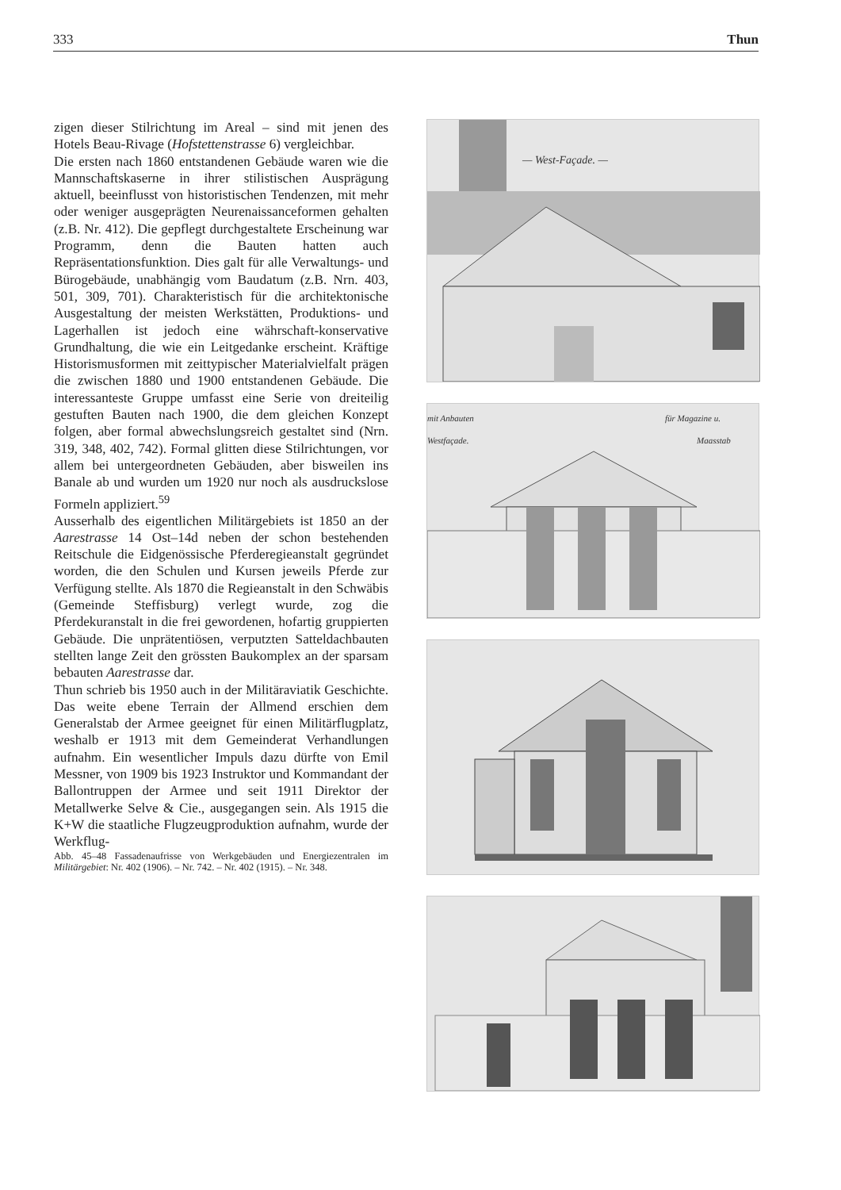333 Thun
zigen dieser Stilrichtung im Areal – sind mit jenen des Hotels Beau-Rivage (Hofstettenstrasse 6) vergleichbar.
Die ersten nach 1860 entstandenen Gebäude waren wie die Mannschaftskaserne in ihrer stilistischen Ausprägung aktuell, beeinflusst von historistischen Tendenzen, mit mehr oder weniger ausgeprägten Neurenaissanceformen gehalten (z.B. Nr. 412). Die gepflegt durchgestaltete Erscheinung war Programm, denn die Bauten hatten auch Repräsentationsfunktion. Dies galt für alle Verwaltungs- und Bürogebäude, unabhängig vom Baudatum (z.B. Nrn. 403, 501, 309, 701). Charakteristisch für die architektonische Ausgestaltung der meisten Werkstätten, Produktions- und Lagerhallen ist jedoch eine währschaft-konservative Grundhaltung, die wie ein Leitgedanke erscheint. Kräftige Historismusformen mit zeittypischer Materialvielfalt prägen die zwischen 1880 und 1900 entstandenen Gebäude. Die interessanteste Gruppe umfasst eine Serie von dreiteilig gestuften Bauten nach 1900, die dem gleichen Konzept folgen, aber formal abwechslungsreich gestaltet sind (Nrn. 319, 348, 402, 742). Formal glitten diese Stilrichtungen, vor allem bei untergeordneten Gebäuden, aber bisweilen ins Banale ab und wurden um 1920 nur noch als ausdruckslose Formeln appliziert.<sup>59</sup>
Ausserhalb des eigentlichen Militärgebiets ist 1850 an der Aarestrasse 14 Ost–14d neben der schon bestehenden Reitschule die Eidgenössische Pferderegieanstalt gegründet worden, die den Schulen und Kursen jeweils Pferde zur Verfügung stellte. Als 1870 die Regieanstalt in den Schwäbis (Gemeinde Steffisburg) verlegt wurde, zog die Pferdekuranstalt in die frei gewordenen, hofartig gruppierten Gebäude. Die unprätentiösen, verputzten Satteldachbauten stellten lange Zeit den grössten Baukomplex an der sparsam bebauten Aarestrasse dar.
Thun schrieb bis 1950 auch in der Militäraviatik Geschichte. Das weite ebene Terrain der Allmend erschien dem Generalstab der Armee geeignet für einen Militärflugplatz, weshalb er 1913 mit dem Gemeinderat Verhandlungen aufnahm. Ein wesentlicher Impuls dazu dürfte von Emil Messner, von 1909 bis 1923 Instruktor und Kommandant der Ballontruppen der Armee und seit 1911 Direktor der Metallwerke Selve & Cie., ausgegangen sein. Als 1915 die K+W die staatliche Flugzeugproduktion aufnahm, wurde der Werkflug-
Abb. 45–48 Fassadenaufrisse von Werkgebäuden und Energiezentralen im Militärgebiet: Nr. 402 (1906). – Nr. 742. – Nr. 402 (1915). – Nr. 348.
— West-Façade. —
mit Anbauten
Westfaçade.
für Magazine u.
Maasstab